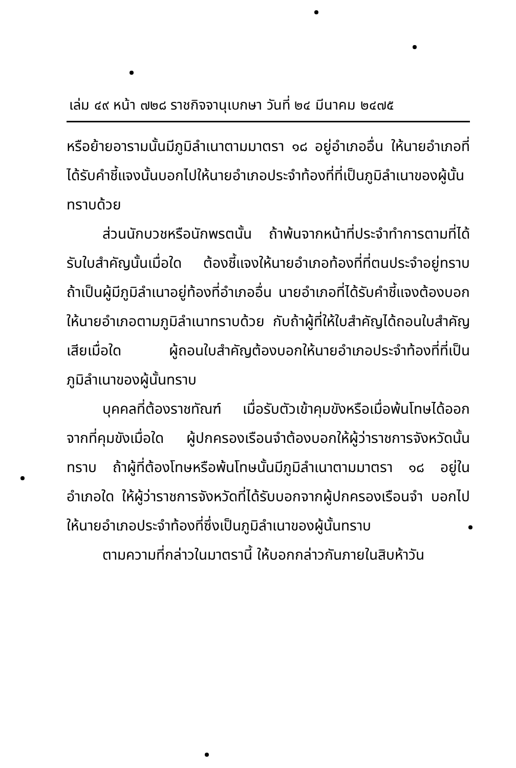เล่ม ๔๙ หน้า ๗๒๘ ราชกิจจานุเบกษา วันที่ ๒๔ มีนาคม ๒๔๗๕
หรือย้ายอารามนั้นมีภูมิลำเนาตามมาตรา ๑๘ อยู่อำเภออื่น ให้นายอำเภอที่ได้รับคำชี้แจงนั้นบอกไปให้นายอำเภอประจำท้องที่ที่เป็นภูมิลำเนาของผู้นั้นทราบด้วย
ส่วนนักบวชหรือนักพรตนั้น ถ้าพ้นจากหน้าที่ประจำทำการตามที่ได้รับใบสำคัญนั้นเมื่อใด ต้องชี้แจงให้นายอำเภอท้องที่ที่ตนประจำอยู่ทราบ ถ้าเป็นผู้มีภูมิลำเนาอยู่ท้องที่อำเภออื่น นายอำเภอที่ได้รับคำชี้แจงต้องบอกให้นายอำเภอตามภูมิลำเนาทราบด้วย กับถ้าผู้ที่ให้ใบสำคัญได้ถอนใบสำคัญเสียเมื่อใด ผู้ถอนใบสำคัญต้องบอกให้นายอำเภอประจำท้องที่ที่เป็นภูมิลำเนาของผู้นั้นทราบ
บุคคลที่ต้องราชทัณฑ์ เมื่อรับตัวเข้าคุมขังหรือเมื่อพ้นโทษได้ออกจากที่คุมขังเมื่อใด ผู้ปกครองเรือนจำต้องบอกให้ผู้ว่าราชการจังหวัดนั้นทราบ ถ้าผู้ที่ต้องโทษหรือพ้นโทษนั้นมีภูมิลำเนาตามมาตรา ๑๘ อยู่ในอำเภอใด ให้ผู้ว่าราชการจังหวัดที่ได้รับบอกจากผู้ปกครองเรือนจำ บอกไปให้นายอำเภอประจำท้องที่ซึ่งเป็นภูมิลำเนาของผู้นั้นทราบ
ตามความที่กล่าวในมาตรานี้ ให้บอกกล่าวกันภายในสิบห้าวัน